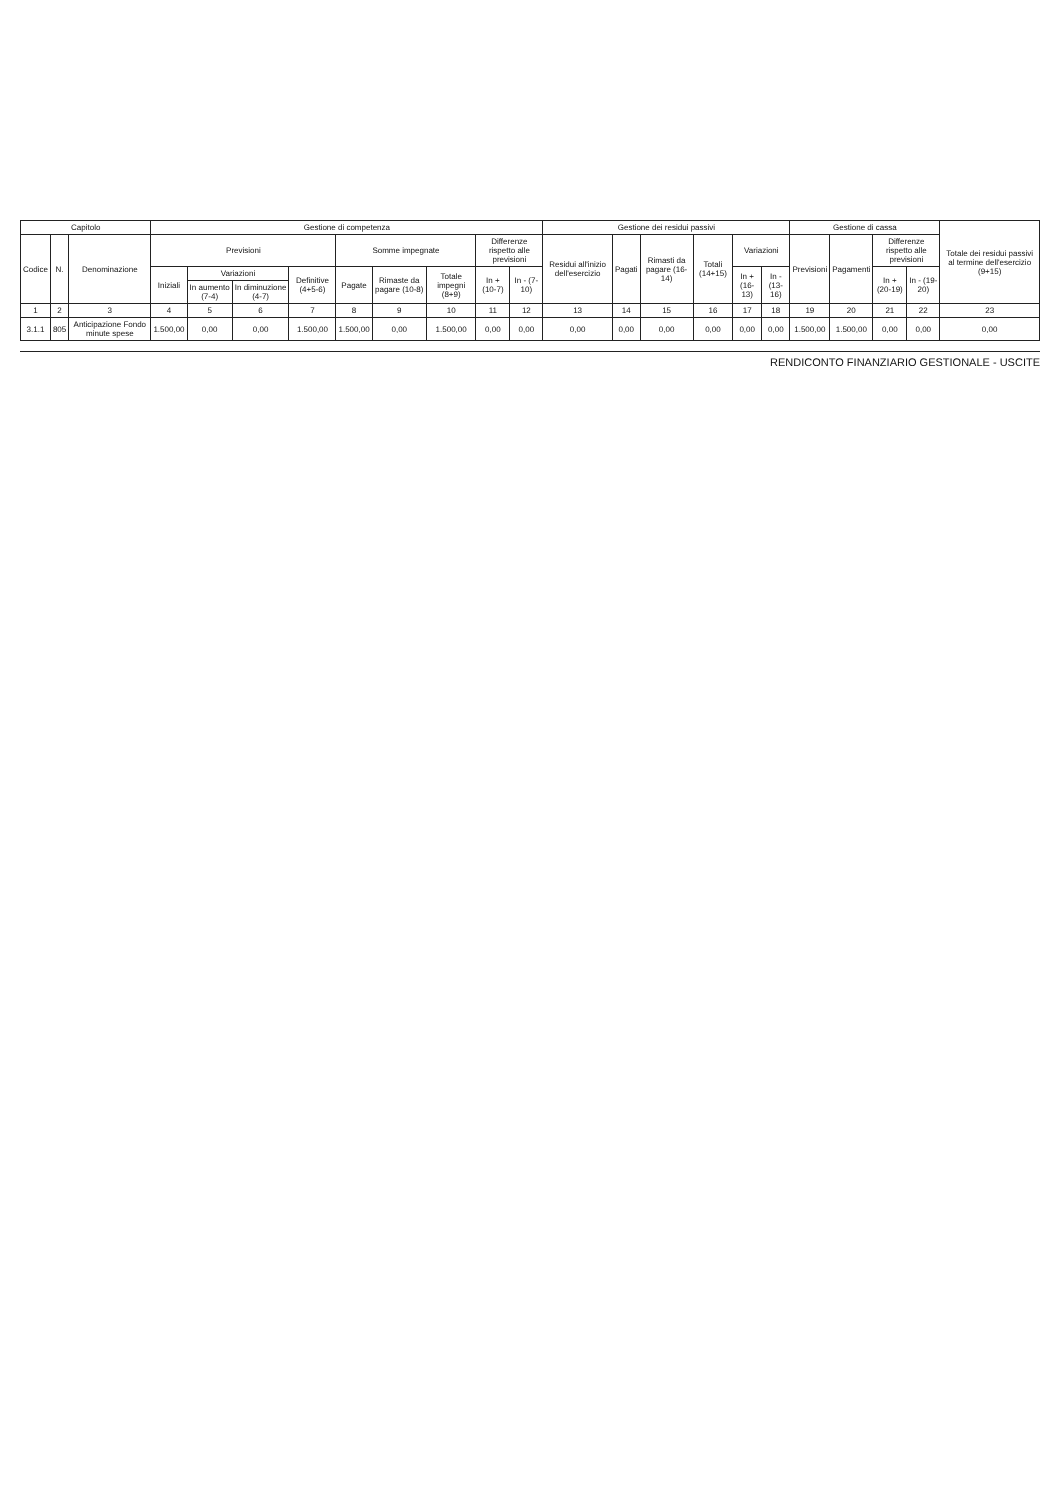| Capitolo | | | Gestione di competenza | | | | | | | | | Gestione dei residui passivi | | | | | | Gestione di cassa | | | | Totale dei residui passivi al termine dell'esercizio (9+15) |
| --- | --- | --- | --- | --- | --- | --- | --- | --- | --- | --- | --- | --- | --- | --- | --- | --- | --- | --- | --- | --- | --- | --- |
| Codice | N. | Denominazione | Previsioni | | | | Somme impegnate | | | Differenze rispetto alle previsioni | | Residui all'inizio dell'esercizio | Pagati | Rimasti da pagare (16-14) | Totali (14+15) | Variazioni | | Previsioni | Pagamenti | Differenze rispetto alle previsioni | | |
| | | | Iniziali | Variazioni | | Definitive (4+5-6) | Pagate | Rimaste da pagare (10-8) | Totale impegni (8+9) | In + (10-7) | In - (7-10) | | | | | In + (16-13) | In - (13-16) | | | In + (20-19) | In - (19-20) | |
| | | | | In aumento (7-4) | In diminuzione (4-7) | | | | | | | | | | | | | | | | | |
| 1 | 2 | 3 | 4 | 5 | 6 | 7 | 8 | 9 | 10 | 11 | 12 | 13 | 14 | 15 | 16 | 17 | 18 | 19 | 20 | 21 | 22 | 23 |
| 3.1.1 | 805 | Anticipazione Fondo minute spese | 1.500,00 | 0,00 | 0,00 | 1.500,00 | 1.500,00 | 0,00 | 1.500,00 | 0,00 | 0,00 | 0,00 | 0,00 | 0,00 | 0,00 | 0,00 | 0,00 | 1.500,00 | 1.500,00 | 0,00 | 0,00 | 0,00 |
RENDICONTO FINANZIARIO GESTIONALE - USCITE